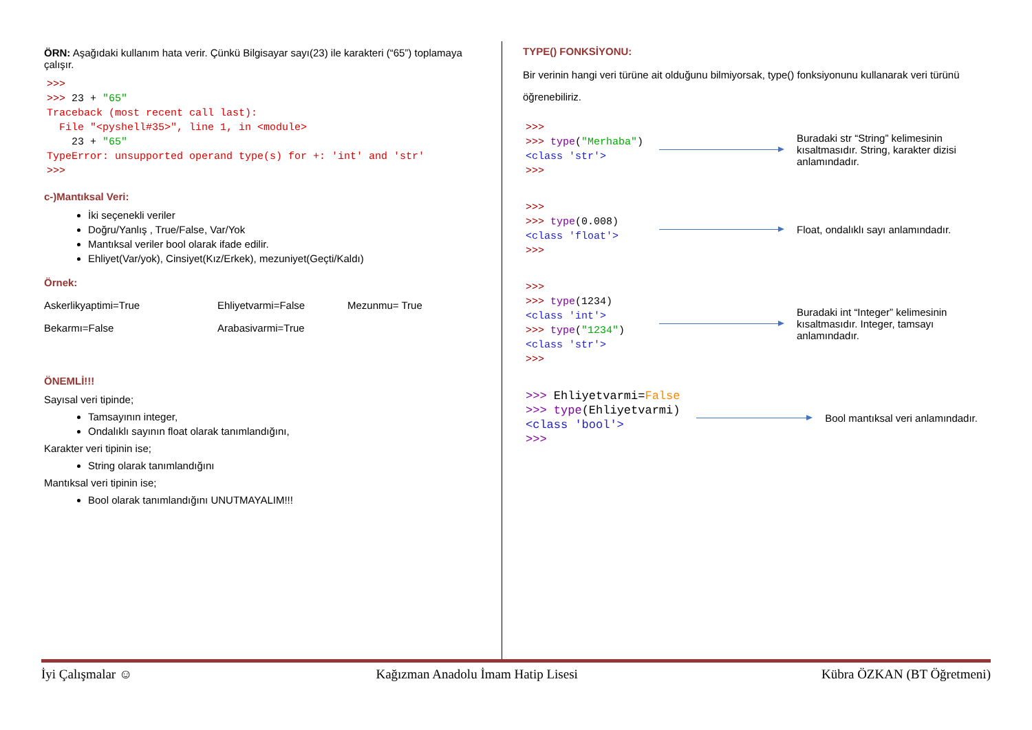ÖRN: Aşağıdaki kullanım hata verir. Çünkü Bilgisayar sayı(23) ile karakteri (“65”) toplamaya çalışır.
>>>
>>> 23 + "65"
Traceback (most recent call last):
  File "<pyshell#35>", line 1, in <module>
    23 + "65"
TypeError: unsupported operand type(s) for +: 'int' and 'str'
>>>
c-)Mantıksal Veri:
İki seçenekli veriler
Doğru/Yanlış , True/False, Var/Yok
Mantıksal veriler bool olarak ifade edilir.
Ehliyet(Var/yok), Cinsiyet(Kız/Erkek), mezuniyet(Geçti/Kaldı)
Örnek:
Askerlikyaptimi=True Ehliyetvarmi=False Mezunmu= True
Bekarmı=False Arabasivarmi=True
ÖNEMLİ!!!
Sayısal veri tipinde;
Tamsayının integer,
Ondalıklı sayının float olarak tanımlandığını,
Karakter veri tipinin ise;
String olarak tanımlandığını
Mantıksal veri tipinin ise;
Bool olarak tanımlandığını UNUTMAYALIM!!!
TYPE() FONKSİYONU:
Bir verinin hangi veri türüne ait olduğunu bilmiyorsak, type() fonksiyonunu kullanarak veri türünü öğrenebiliriz.
>>>
>>> type("Merhaba")
<class 'str'>
>>>
Buradaki str “String” kelimesinin kısaltmasıdır. String, karakter dizisi anlamındadır.
>>>
>>> type(0.008)
<class 'float'>
>>>
Float, ondalıklı sayı anlamındadır.
>>>
>>> type(1234)
<class 'int'>
>>> type("1234")
<class 'str'>
>>>
Buradaki int “Integer” kelimesinin kısaltmasıdır. Integer, tamsayı anlamındadır.
>>> Ehliyetvarmi=False
>>> type(Ehliyetvarmi)
<class 'bool'>
>>>
Bool mantıksal veri anlamındadır.
İyi Çalışmalar ☺ Kağızman Anadolu İmam Hatip Lisesi Kübra ÖZKAN (BT Öğretmeni)